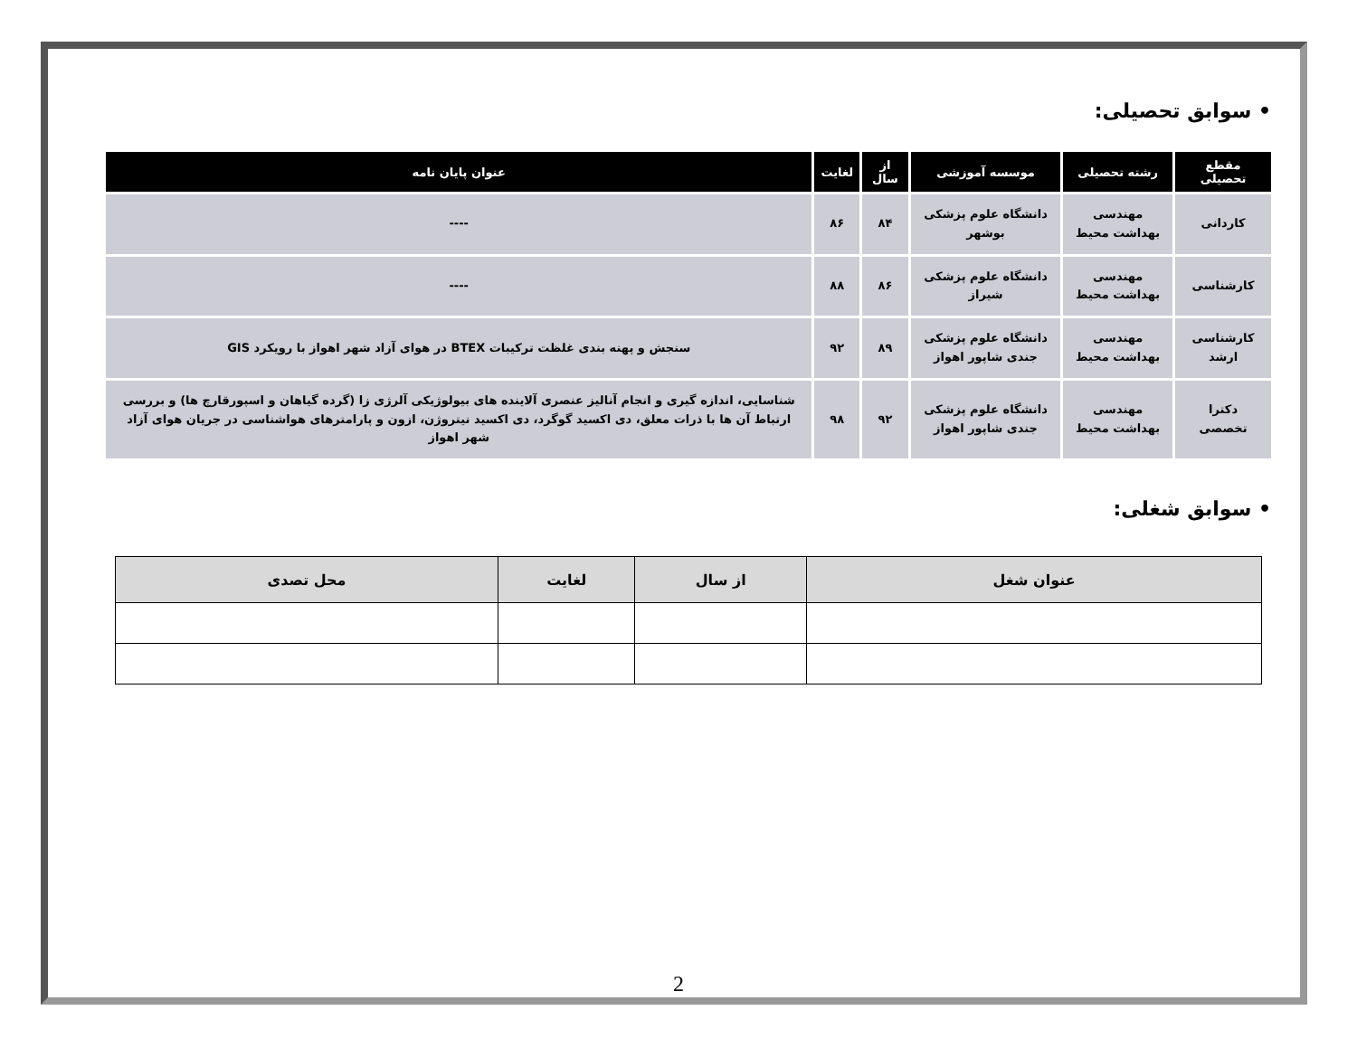• سوابق تحصیلی:
| مقطع تحصیلی | رشته تحصیلی | موسسه آموزشی | از سال | لغایت | عنوان پایان نامه |
| --- | --- | --- | --- | --- | --- |
| کاردانی | مهندسی بهداشت محیط | دانشگاه علوم پزشکی بوشهر | ۸۴ | ۸۶ | ---- |
| کارشناسی | مهندسی بهداشت محیط | دانشگاه علوم پزشکی شیراز | ۸۶ | ۸۸ | ---- |
| کارشناسی ارشد | مهندسی بهداشت محیط | دانشگاه علوم پزشکی جندی شاپور اهواز | ۸۹ | ۹۲ | سنجش و پهنه بندی غلظت ترکیبات BTEX در هوای آزاد شهر اهواز با رویکرد GIS |
| دکترا تخصصی | مهندسی بهداشت محیط | دانشگاه علوم پزشکی جندی شاپور اهواز | ۹۲ | ۹۸ | شناسایی، اندازه گیری و انجام آنالیز عنصری آلاینده های بیولوژیکی آلرژی زا (گرده گیاهان و اسپورقارچ ها) و بررسی ارتباط آن ها با ذرات معلق، دی اکسید گوگرد، دی اکسید نیتروژن، ازون و پارامترهای هواشناسی در جریان هوای آزاد شهر اهواز |
• سوابق شغلی:
| عنوان شغل | از سال | لغایت | محل تصدی |
| --- | --- | --- | --- |
2